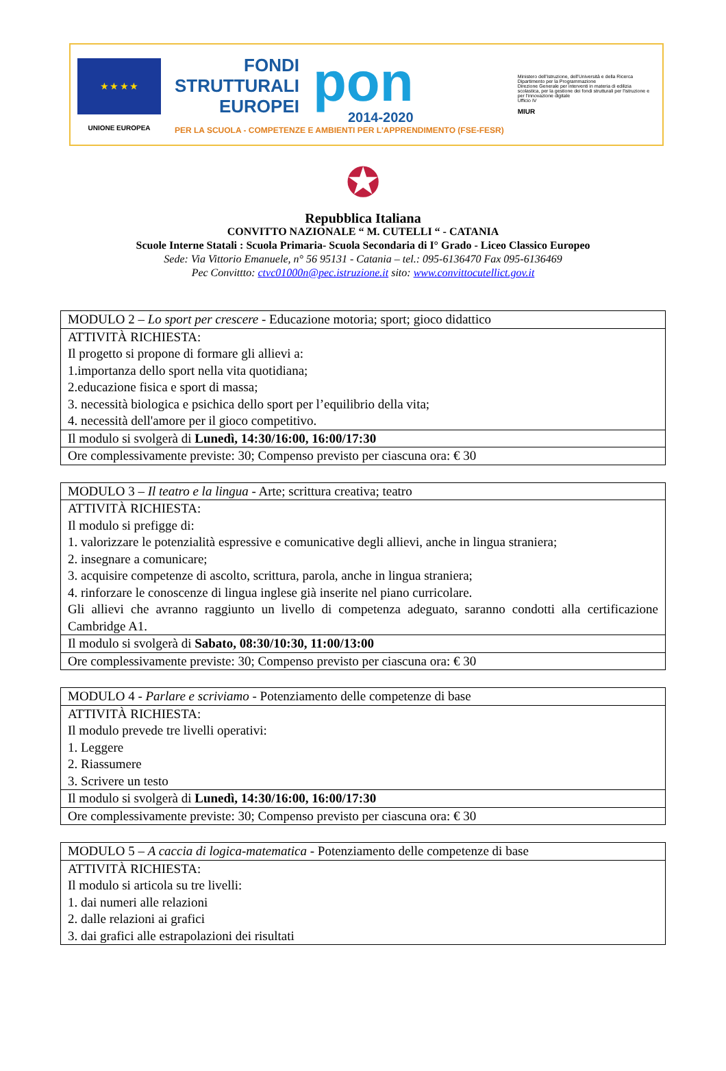★ ★ ★ ★
UNIONE EUROPEA
FONDI
STRUTTURALI
EUROPEI
pon
2014-2020
PER LA SCUOLA - COMPETENZE E AMBIENTI PER L'APPRENDIMENTO (FSE-FESR)
Ministero dell'Istruzione, dell'Università e della Ricerca
Dipartimento per la Programmazione
Direzione Generale per interventi in materia di edilizia scolastica, per la gestione dei fondi strutturali per l'istruzione e per l'innovazione digitale
Ufficio IV
MIUR
✪
Repubblica Italiana
CONVITTO NAZIONALE “ M. CUTELLI “ - CATANIA
Scuole Interne Statali : Scuola Primaria- Scuola Secondaria di I° Grado - Liceo Classico Europeo
Sede: Via Vittorio Emanuele, n° 56 95131 - Catania – tel.: 095-6136470 Fax 095-6136469
Pec Convittto: ctvc01000n@pec.istruzione.it sito: www.convittocutellict.gov.it
| MODULO 2 – Lo sport per crescere - Educazione motoria; sport; gioco didattico |
| ATTIVITÀ RICHIESTA: Il progetto si propone di formare gli allievi a: 1.importanza dello sport nella vita quotidiana; 2.educazione fisica e sport di massa; 3. necessità biologica e psichica dello sport per l’equilibrio della vita; 4. necessità dell'amore per il gioco competitivo. |
| Il modulo si svolgerà di Lunedì, 14:30/16:00, 16:00/17:30 |
| Ore complessivamente previste: 30; Compenso previsto per ciascuna ora: € 30 |
| MODULO 3 – Il teatro e la lingua - Arte; scrittura creativa; teatro |
| ATTIVITÀ RICHIESTA: Il modulo si prefigge di: 1. valorizzare le potenzialità espressive e comunicative degli allievi, anche in lingua straniera; 2. insegnare a comunicare; 3. acquisire competenze di ascolto, scrittura, parola, anche in lingua straniera; 4. rinforzare le conoscenze di lingua inglese già inserite nel piano curricolare. Gli allievi che avranno raggiunto un livello di competenza adeguato, saranno condotti alla certificazione Cambridge A1. |
| Il modulo si svolgerà di Sabato, 08:30/10:30, 11:00/13:00 |
| Ore complessivamente previste: 30; Compenso previsto per ciascuna ora: € 30 |
| MODULO 4 - Parlare e scriviamo - Potenziamento delle competenze di base |
| ATTIVITÀ RICHIESTA: Il modulo prevede tre livelli operativi: 1. Leggere 2. Riassumere 3. Scrivere un testo |
| Il modulo si svolgerà di Lunedì, 14:30/16:00, 16:00/17:30 |
| Ore complessivamente previste: 30; Compenso previsto per ciascuna ora: € 30 |
| MODULO 5 – A caccia di logica-matematica - Potenziamento delle competenze di base |
| ATTIVITÀ RICHIESTA: Il modulo si articola su tre livelli: 1. dai numeri alle relazioni 2. dalle relazioni ai grafici 3. dai grafici alle estrapolazioni dei risultati |